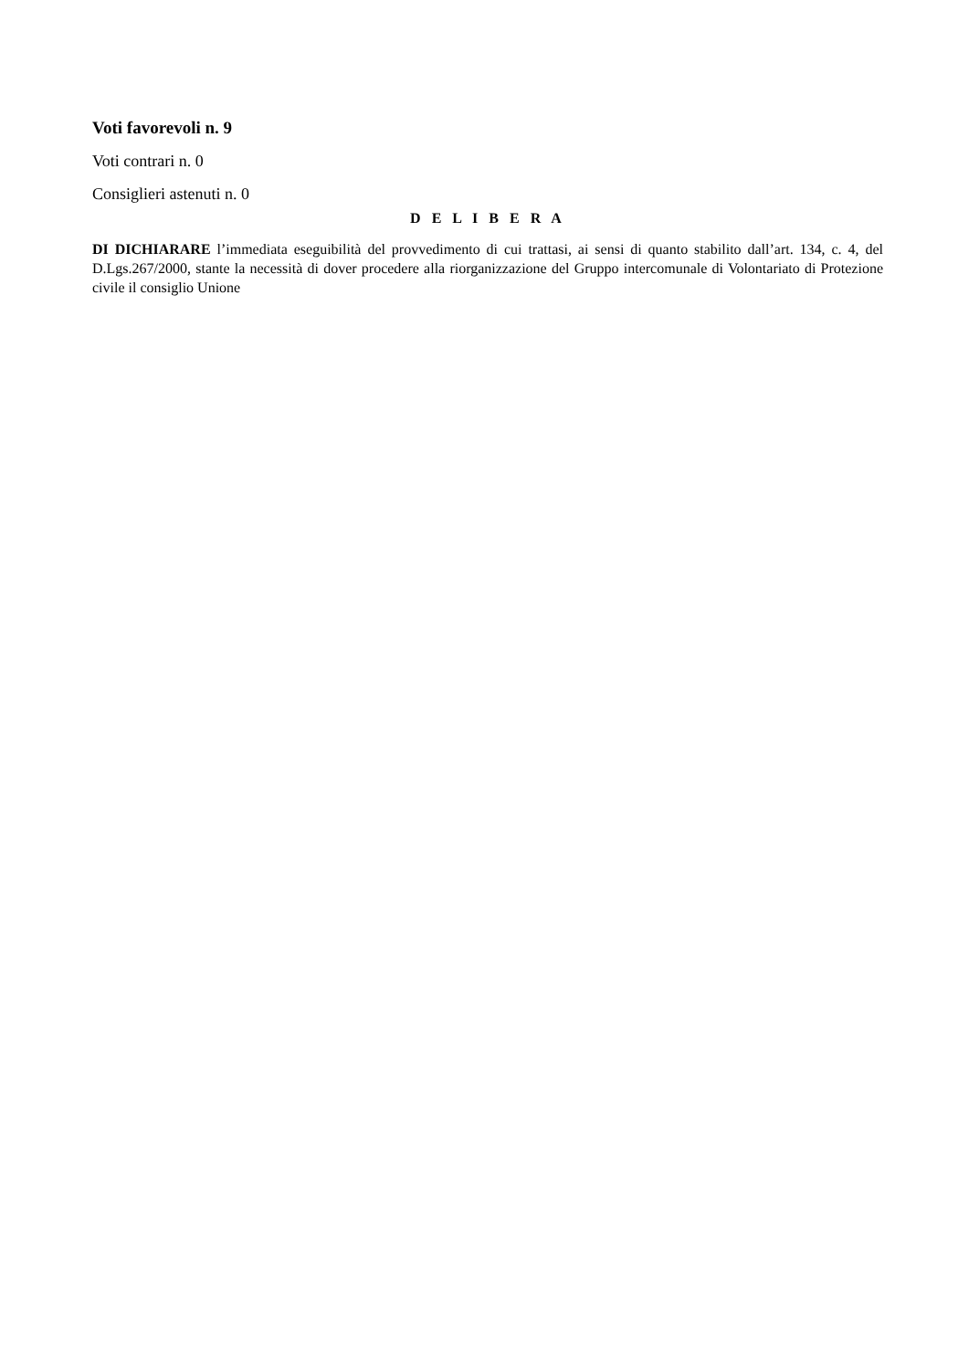Voti favorevoli n. 9
Voti contrari n. 0
Consiglieri astenuti n. 0
D E L I B E R A
DI DICHIARARE l’immediata eseguibilità del provvedimento di cui trattasi, ai sensi di quanto stabilito dall’art. 134, c. 4, del D.Lgs.267/2000, stante la necessità di dover procedere alla riorganizzazione del Gruppo intercomunale di Volontariato di Protezione civile il consiglio Unione